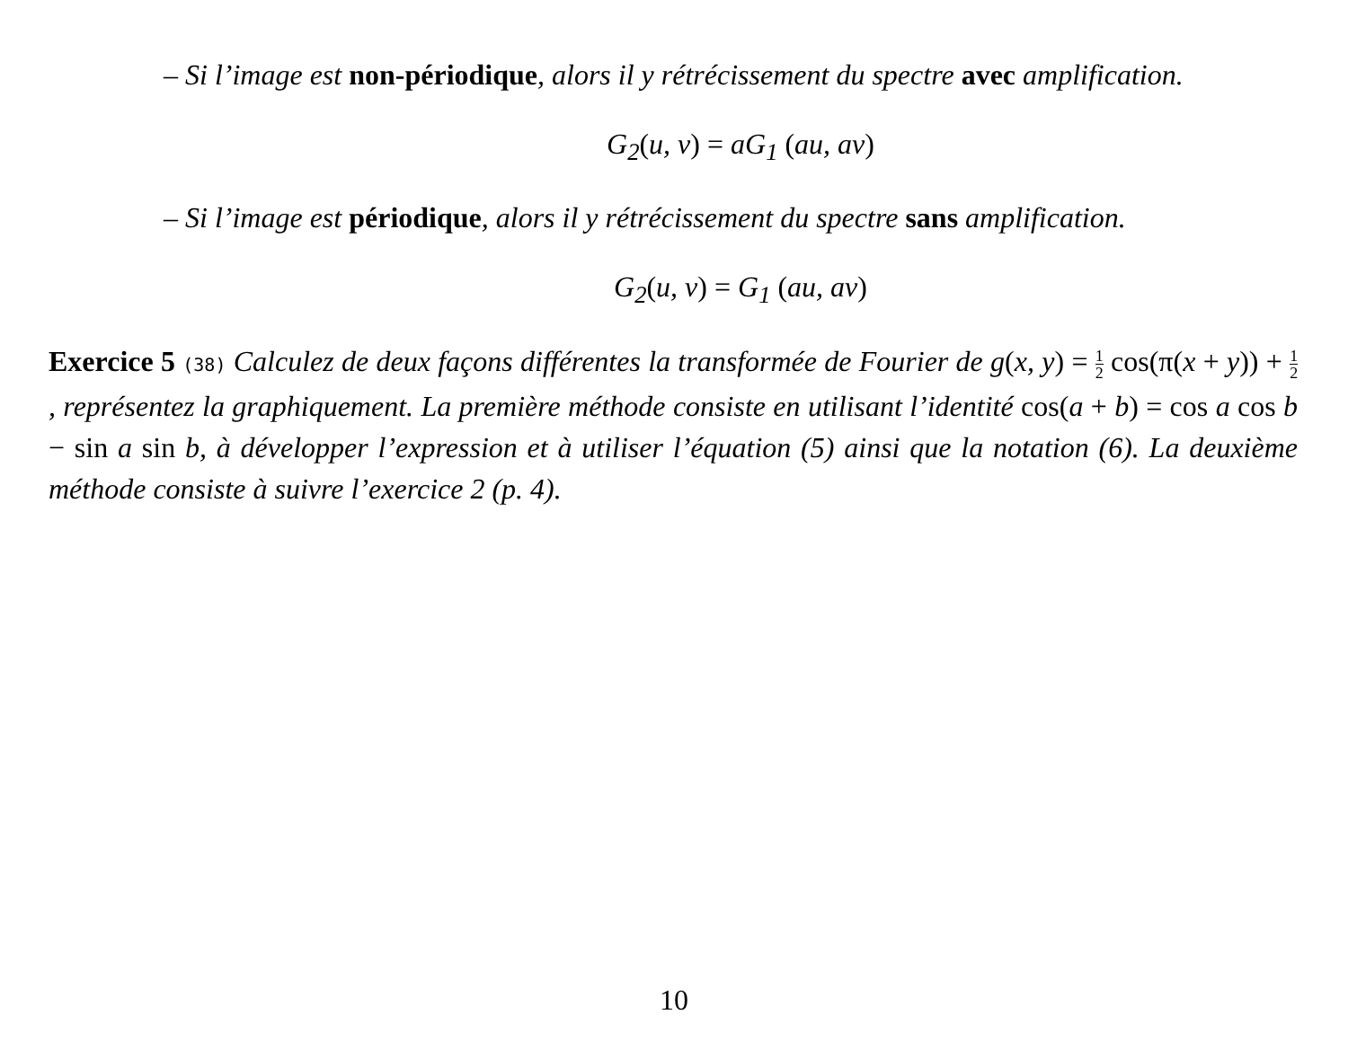– Si l’image est non-périodique, alors il y rétrécissement du spectre avec amplification.
G<sub>2</sub>(u, v) = aG<sub>1</sub> (au, av)
– Si l’image est périodique, alors il y rétrécissement du spectre sans amplification.
G<sub>2</sub>(u, v) = G<sub>1</sub> (au, av)
Exercice 5 (38) Calculez de deux façons différentes la transformée de Fourier de g(x, y) = 1 2 cos(π(x + y)) + 1 2, représentez la graphiquement. La première méthode consiste en utilisant l’identité cos(a + b) = cos a cos b − sin a sin b, à développer l’expression et à utiliser l’équation (5) ainsi que la notation (6). La deuxième méthode consiste à suivre l’exercice 2 (p. 4).
10